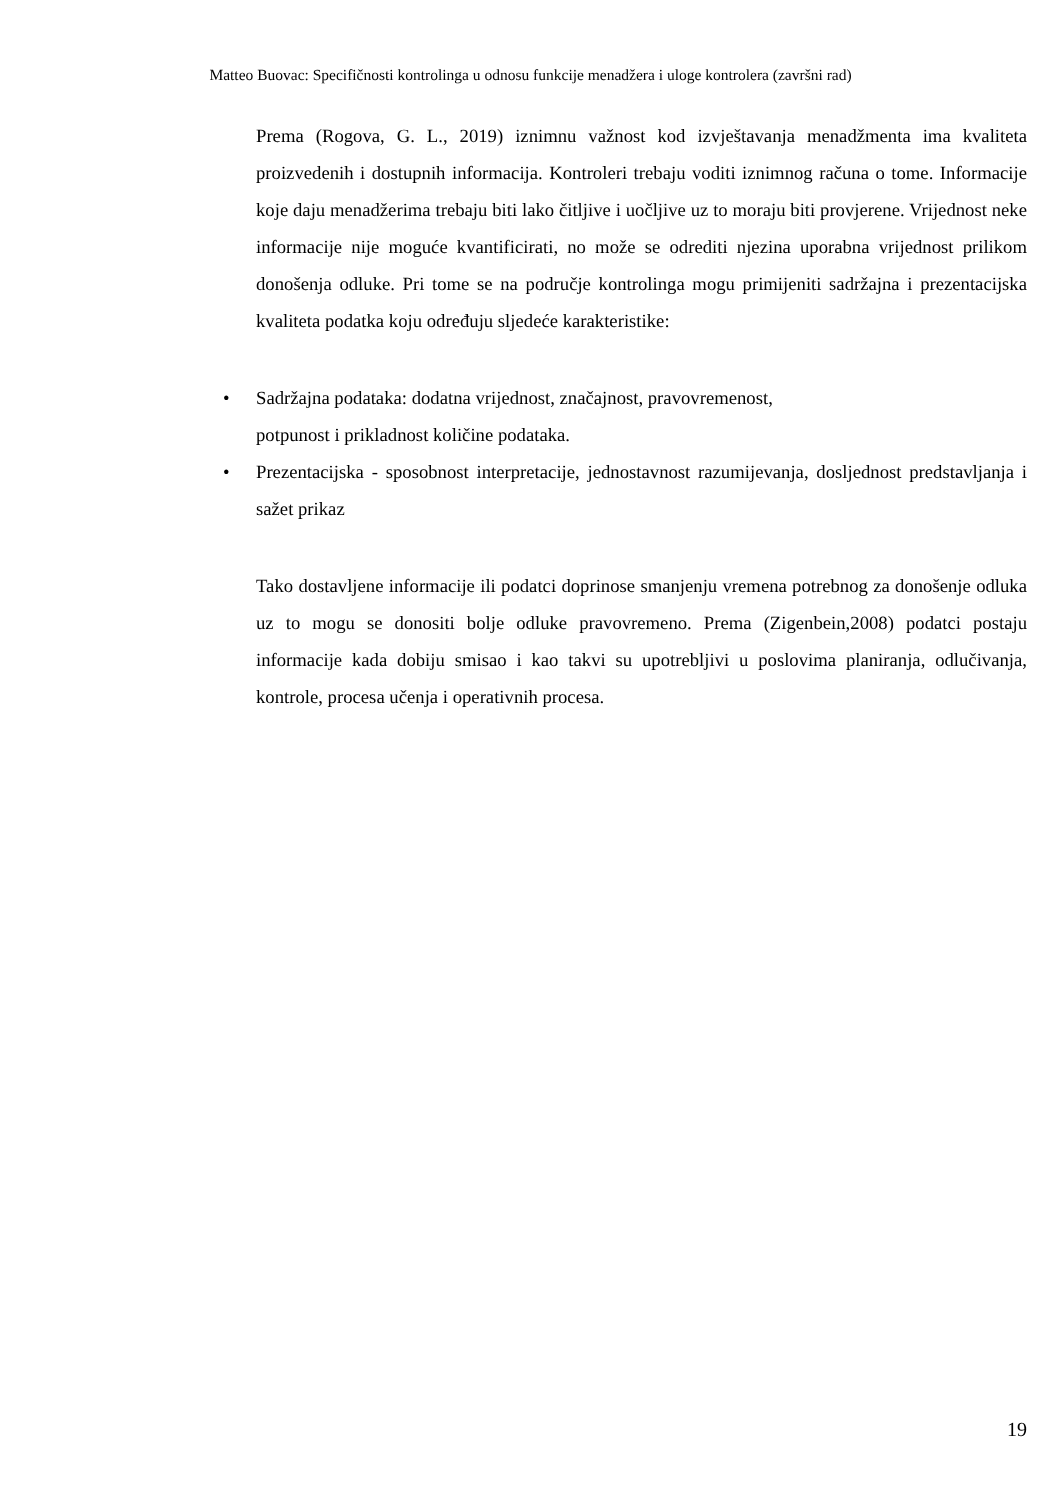Matteo Buovac: Specifičnosti kontrolinga u odnosu funkcije menadžera i uloge kontrolera (završni rad)
Prema (Rogova, G. L., 2019) iznimnu važnost kod izvještavanja menadžmenta ima kvaliteta proizvedenih i dostupnih informacija. Kontroleri trebaju voditi iznimnog računa o tome. Informacije koje daju menadžerima trebaju biti lako čitljive i uočljive uz to moraju biti provjerene. Vrijednost neke informacije nije moguće kvantificirati, no može se odrediti njezina uporabna vrijednost prilikom donošenja odluke. Pri tome se na područje kontrolinga mogu primijeniti sadržajna i prezentacijska kvaliteta podatka koju određuju sljedeće karakteristike:
• Sadržajna podataka: dodatna vrijednost, značajnost, pravovremenost,
potpunost i prikladnost količine podataka.
• Prezentacijska - sposobnost interpretacije, jednostavnost razumijevanja, dosljednost predstavljanja i sažet prikaz
Tako dostavljene informacije ili podatci doprinose smanjenju vremena potrebnog za donošenje odluka uz to mogu se donositi bolje odluke pravovremeno. Prema (Zigenbein,2008) podatci postaju informacije kada dobiju smisao i kao takvi su upotrebljivi u poslovima planiranja, odlučivanja, kontrole, procesa učenja i operativnih procesa.
19